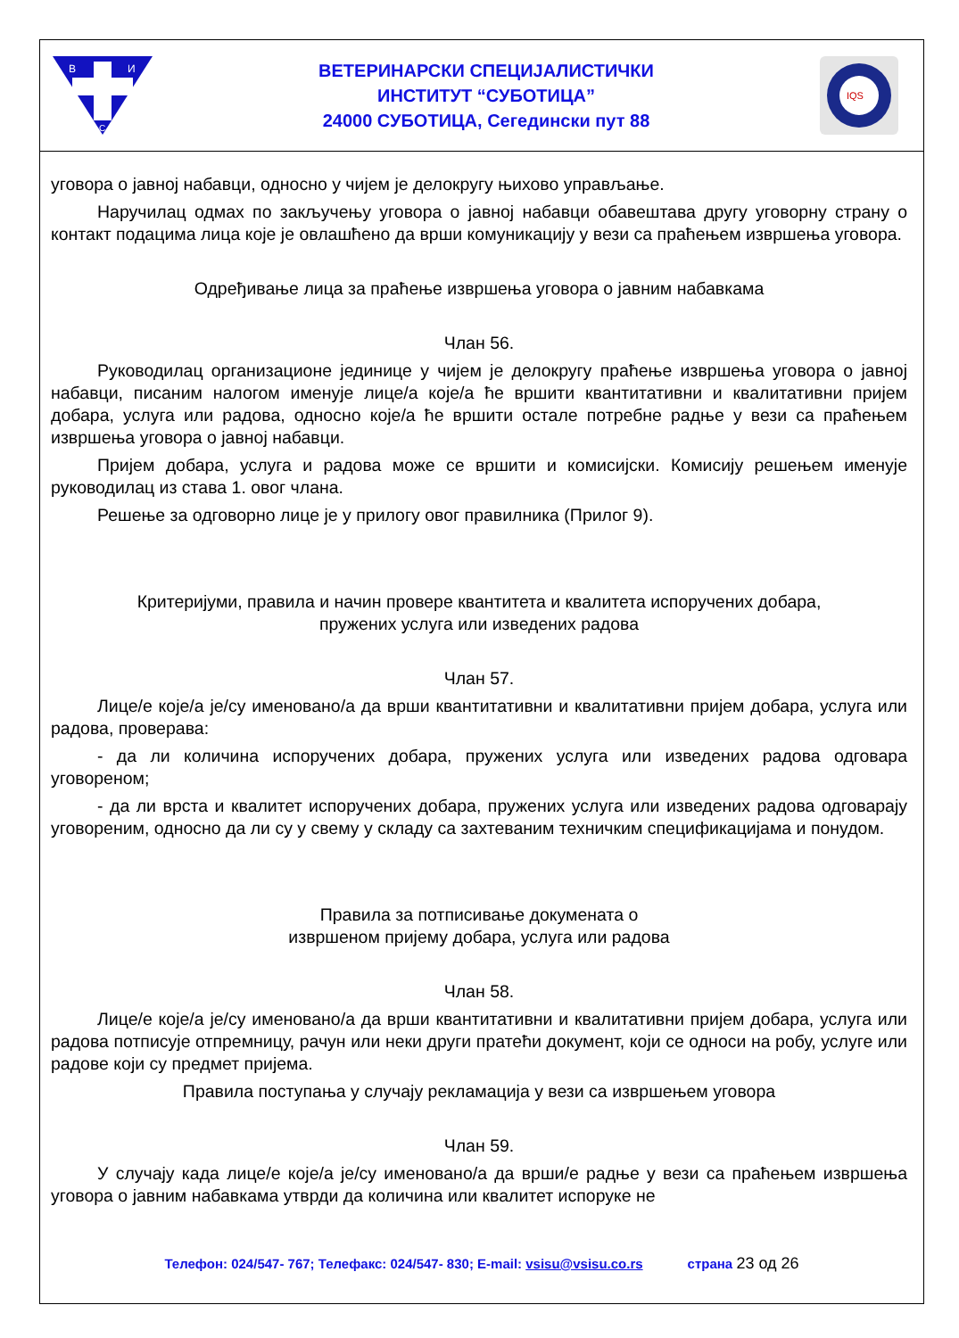В
И
С
ВЕТЕРИНАРСКИ СПЕЦИЈАЛИСТИЧКИ
ИНСТИТУТ “СУБОТИЦА”
24000 СУБОТИЦА, Сегедински пут 88
IQS
уговора о јавној набавци, односно у чијем је делокругу њихово управљање.
Наручилац одмах по закључењу уговора о јавној набавци обавештава другу уговорну страну о контакт подацима лица које је овлашћено да врши комуникацију у вези са праћењем извршења уговора.
Одређивање лица за праћење извршења уговора о јавним набавкама
Члан 56.
Руководилац организационе јединице у чијем је делокругу праћење извршења уговора о јавној набавци, писаним налогом именује лице/а које/а ће вршити квантитативни и квалитативни пријем добара, услуга или радова, односно које/а ће вршити остале потребне радње у вези са праћењем извршења уговора о јавној набавци.
Пријем добара, услуга и радова може се вршити и комисијски. Комисију решењем именује руководилац из става 1. овог члана.
Решење за одговорно лице је у прилогу овог правилника (Прилог 9).
Критеријуми, правила и начин провере квантитета и квалитета испоручених добара,
пружених услуга или изведених радова
Члан 57.
Лице/е које/а је/су именовано/а да врши квантитативни и квалитативни пријем добара, услуга или радова, проверава:
- да ли количина испоручених добара, пружених услуга или изведених радова одговара уговореном;
- да ли врста и квалитет испоручених добара, пружених услуга или изведених радова одговарају уговореним, односно да ли су у свему у складу са захтеваним техничким спецификацијама и понудом.
Правила за потписивање докумената о
извршеном пријему добара, услуга или радова
Члан 58.
Лице/е које/а је/су именовано/а да врши квантитативни и квалитативни пријем добара, услуга или радова потписује отпремницу, рачун или неки други пратећи документ, који се односи на робу, услуге или радове који су предмет пријема.
Правила поступања у случају рекламација у вези са извршењем уговора
Члан 59.
У случају када лице/е које/а је/су именовано/а да врши/е радње у вези са праћењем извршења уговора о јавним набавкама утврди да количина или квалитет испоруке не
Телефон: 024/547- 767; Телефакс: 024/547- 830; E-mail: vsisu@vsisu.co.rs страна 23 од 26